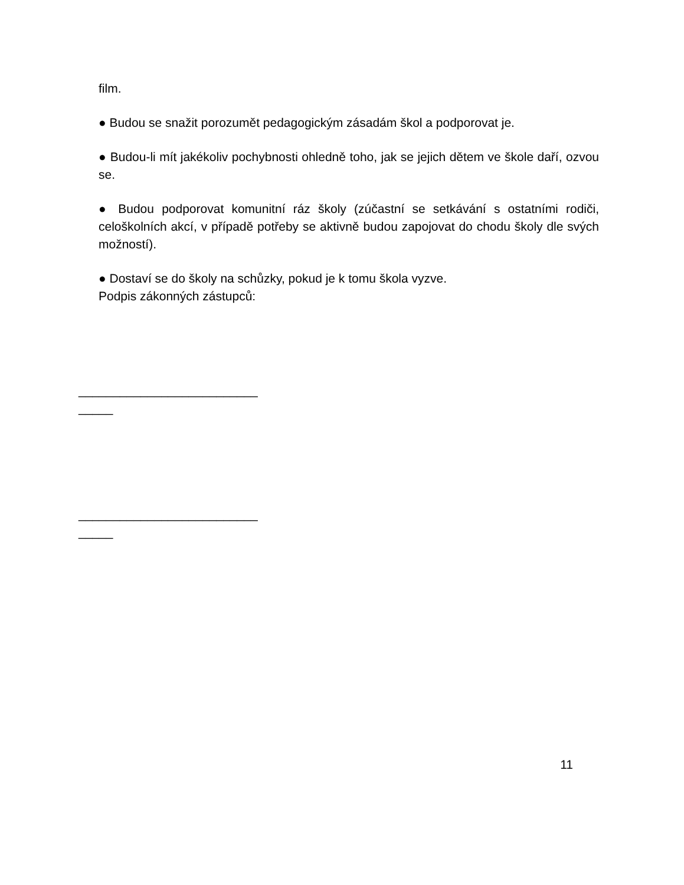film.
● Budou se snažit porozumět pedagogickým zásadám škol a podporovat je.
● Budou-li mít jakékoliv pochybnosti ohledně toho, jak se jejich dětem ve škole daří, ozvou se.
● Budou podporovat komunitní ráz školy (zúčastní se setkávání s ostatními rodiči, celoškolních akcí, v případě potřeby se aktivně budou zapojovat do chodu školy dle svých možností).
● Dostaví se do školy na schůzky, pokud je k tomu škola vyzve.
Podpis zákonných zástupců:
__________________________
_____
__________________________
_____
11